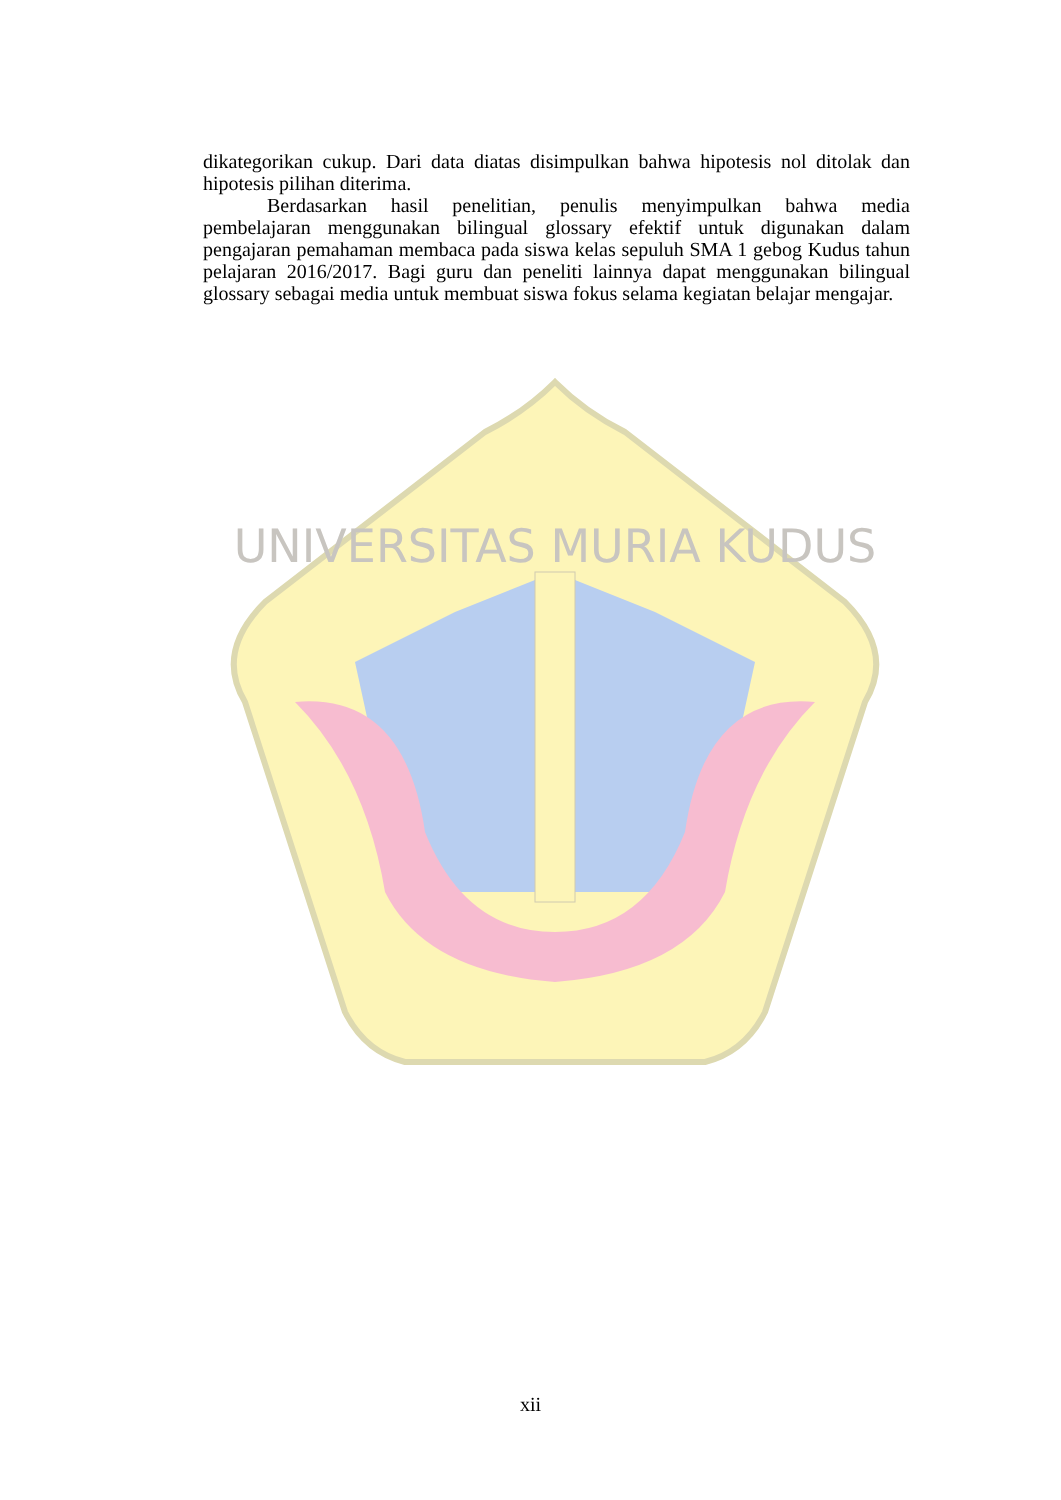dikategorikan cukup. Dari data diatas disimpulkan bahwa hipotesis nol ditolak dan hipotesis pilihan diterima.
Berdasarkan hasil penelitian, penulis menyimpulkan bahwa media pembelajaran menggunakan bilingual glossary efektif untuk digunakan dalam pengajaran pemahaman membaca pada siswa kelas sepuluh SMA 1 gebog Kudus tahun pelajaran 2016/2017. Bagi guru dan peneliti lainnya dapat menggunakan bilingual glossary sebagai media untuk membuat siswa fokus selama kegiatan belajar mengajar.
UNIVERSITAS MURIA KUDUS
xii